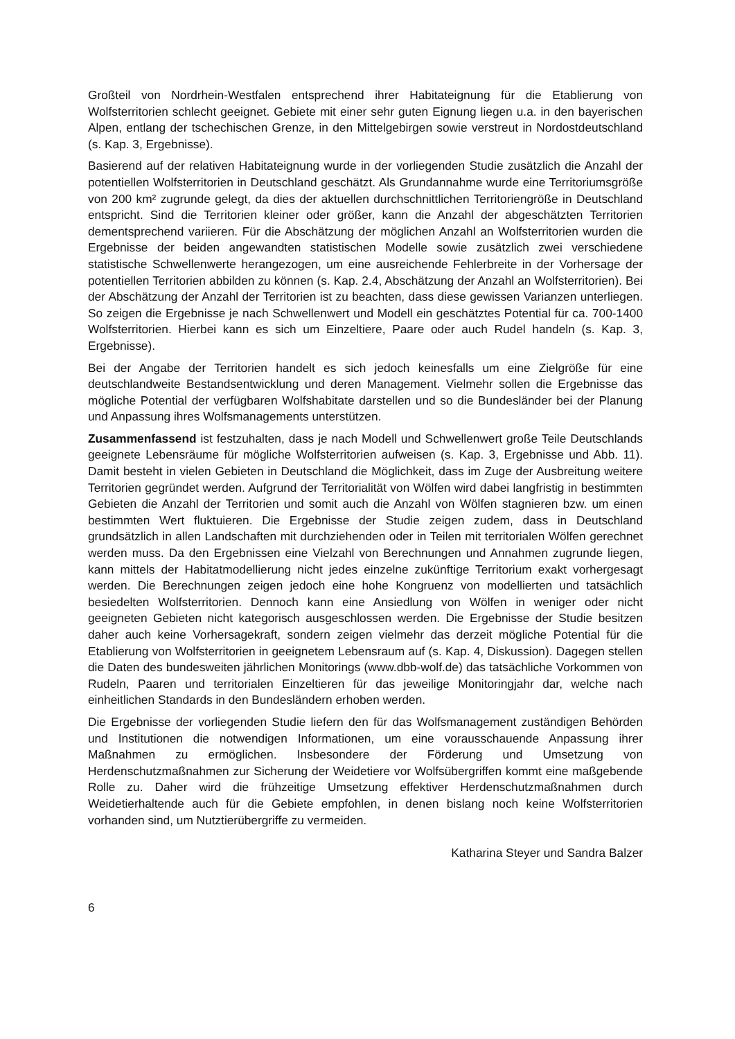Großteil von Nordrhein-Westfalen entsprechend ihrer Habitateignung für die Etablierung von Wolfsterritorien schlecht geeignet. Gebiete mit einer sehr guten Eignung liegen u.a. in den bayerischen Alpen, entlang der tschechischen Grenze, in den Mittelgebirgen sowie verstreut in Nordostdeutschland (s. Kap. 3, Ergebnisse).
Basierend auf der relativen Habitateignung wurde in der vorliegenden Studie zusätzlich die Anzahl der potentiellen Wolfsterritorien in Deutschland geschätzt. Als Grundannahme wurde eine Territoriumsgröße von 200 km² zugrunde gelegt, da dies der aktuellen durchschnittlichen Territoriengröße in Deutschland entspricht. Sind die Territorien kleiner oder größer, kann die Anzahl der abgeschätzten Territorien dementsprechend variieren. Für die Abschätzung der möglichen Anzahl an Wolfsterritorien wurden die Ergebnisse der beiden angewandten statistischen Modelle sowie zusätzlich zwei verschiedene statistische Schwellenwerte herangezogen, um eine ausreichende Fehlerbreite in der Vorhersage der potentiellen Territorien abbilden zu können (s. Kap. 2.4, Abschätzung der Anzahl an Wolfsterritorien). Bei der Abschätzung der Anzahl der Territorien ist zu beachten, dass diese gewissen Varianzen unterliegen. So zeigen die Ergebnisse je nach Schwellenwert und Modell ein geschätztes Potential für ca. 700-1400 Wolfsterritorien. Hierbei kann es sich um Einzeltiere, Paare oder auch Rudel handeln (s. Kap. 3, Ergebnisse).
Bei der Angabe der Territorien handelt es sich jedoch keinesfalls um eine Zielgröße für eine deutschlandweite Bestandsentwicklung und deren Management. Vielmehr sollen die Ergebnisse das mögliche Potential der verfügbaren Wolfshabitate darstellen und so die Bundesländer bei der Planung und Anpassung ihres Wolfsmanagements unterstützen.
Zusammenfassend ist festzuhalten, dass je nach Modell und Schwellenwert große Teile Deutschlands geeignete Lebensräume für mögliche Wolfsterritorien aufweisen (s. Kap. 3, Ergebnisse und Abb. 11). Damit besteht in vielen Gebieten in Deutschland die Möglichkeit, dass im Zuge der Ausbreitung weitere Territorien gegründet werden. Aufgrund der Territorialität von Wölfen wird dabei langfristig in bestimmten Gebieten die Anzahl der Territorien und somit auch die Anzahl von Wölfen stagnieren bzw. um einen bestimmten Wert fluktuieren. Die Ergebnisse der Studie zeigen zudem, dass in Deutschland grundsätzlich in allen Landschaften mit durchziehenden oder in Teilen mit territorialen Wölfen gerechnet werden muss. Da den Ergebnissen eine Vielzahl von Berechnungen und Annahmen zugrunde liegen, kann mittels der Habitatmodellierung nicht jedes einzelne zukünftige Territorium exakt vorhergesagt werden. Die Berechnungen zeigen jedoch eine hohe Kongruenz von modellierten und tatsächlich besiedelten Wolfsterritorien. Dennoch kann eine Ansiedlung von Wölfen in weniger oder nicht geeigneten Gebieten nicht kategorisch ausgeschlossen werden. Die Ergebnisse der Studie besitzen daher auch keine Vorhersagekraft, sondern zeigen vielmehr das derzeit mögliche Potential für die Etablierung von Wolfsterritorien in geeignetem Lebensraum auf (s. Kap. 4, Diskussion). Dagegen stellen die Daten des bundesweiten jährlichen Monitorings (www.dbb-wolf.de) das tatsächliche Vorkommen von Rudeln, Paaren und territorialen Einzeltieren für das jeweilige Monitoringjahr dar, welche nach einheitlichen Standards in den Bundesländern erhoben werden.
Die Ergebnisse der vorliegenden Studie liefern den für das Wolfsmanagement zuständigen Behörden und Institutionen die notwendigen Informationen, um eine vorausschauende Anpassung ihrer Maßnahmen zu ermöglichen. Insbesondere der Förderung und Umsetzung von Herdenschutzmaßnahmen zur Sicherung der Weidetiere vor Wolfsübergriffen kommt eine maßgebende Rolle zu. Daher wird die frühzeitige Umsetzung effektiver Herdenschutzmaßnahmen durch Weidetierhaltende auch für die Gebiete empfohlen, in denen bislang noch keine Wolfsterritorien vorhanden sind, um Nutztierübergriffe zu vermeiden.
Katharina Steyer und Sandra Balzer
6